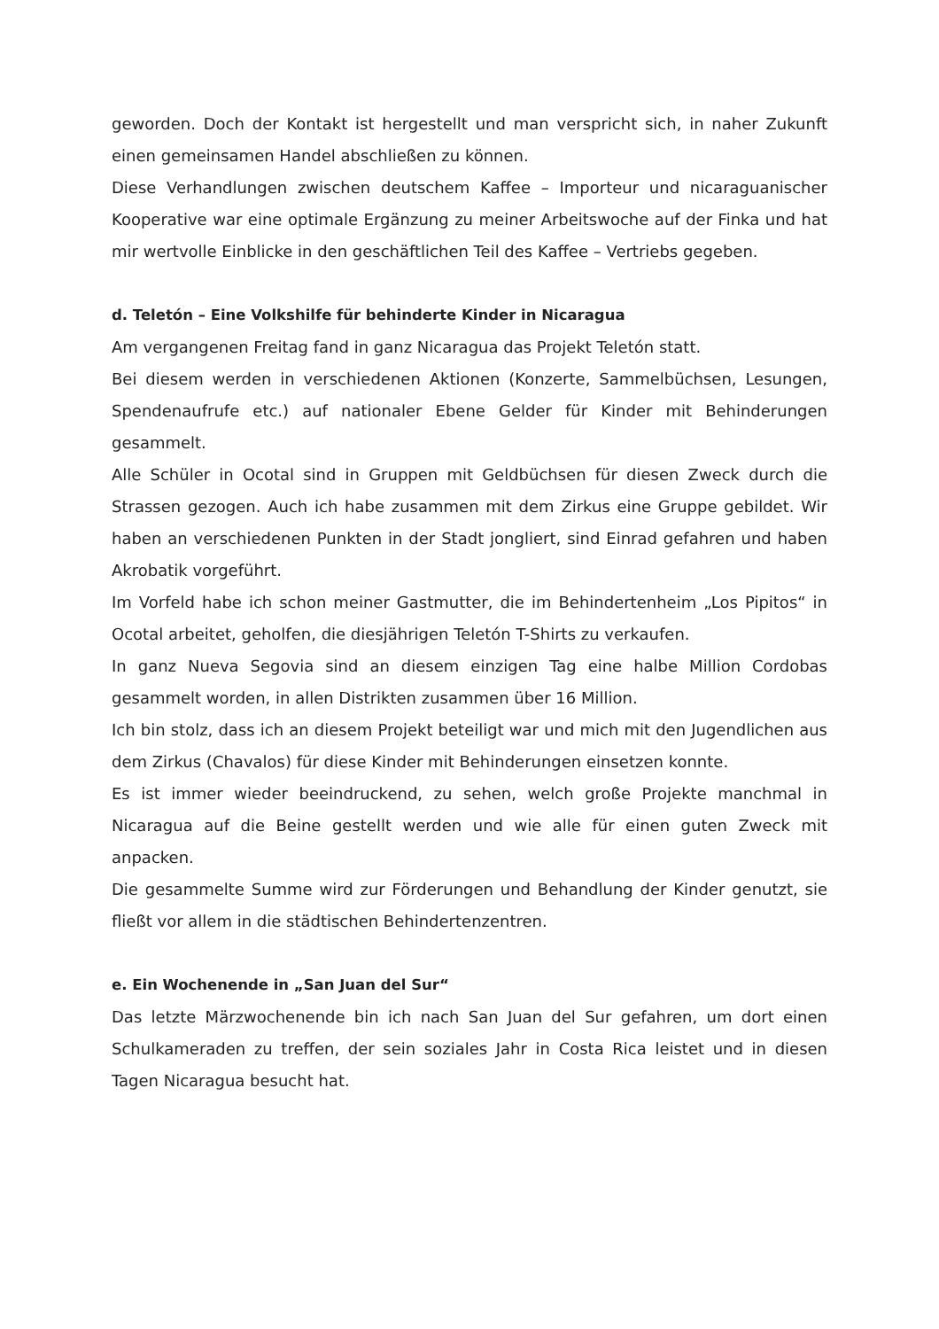geworden. Doch der Kontakt ist hergestellt und man verspricht sich, in naher Zukunft einen gemeinsamen Handel abschließen zu können.
Diese Verhandlungen zwischen deutschem Kaffee – Importeur und nicaraguanischer Kooperative war eine optimale Ergänzung zu meiner Arbeitswoche auf der Finka und hat mir wertvolle Einblicke in den geschäftlichen Teil des Kaffee – Vertriebs gegeben.
d. Teletón – Eine Volkshilfe für behinderte Kinder in Nicaragua
Am vergangenen Freitag fand in ganz Nicaragua das Projekt Teletón statt.
Bei diesem werden in verschiedenen Aktionen (Konzerte, Sammelbüchsen, Lesungen, Spendenaufrufe etc.) auf nationaler Ebene Gelder für Kinder mit Behinderungen gesammelt.
Alle Schüler in Ocotal sind in Gruppen mit Geldbüchsen für diesen Zweck durch die Strassen gezogen. Auch ich habe zusammen mit dem Zirkus eine Gruppe gebildet. Wir haben an verschiedenen Punkten in der Stadt jongliert, sind Einrad gefahren und haben Akrobatik vorgeführt.
Im Vorfeld habe ich schon meiner Gastmutter, die im Behindertenheim „Los Pipitos“ in Ocotal arbeitet, geholfen, die diesjährigen Teletón T-Shirts zu verkaufen.
In ganz Nueva Segovia sind an diesem einzigen Tag eine halbe Million Cordobas gesammelt worden, in allen Distrikten zusammen über 16 Million.
Ich bin stolz, dass ich an diesem Projekt beteiligt war und mich mit den Jugendlichen aus dem Zirkus (Chavalos) für diese Kinder mit Behinderungen einsetzen konnte.
Es ist immer wieder beeindruckend, zu sehen, welch große Projekte manchmal in Nicaragua auf die Beine gestellt werden und wie alle für einen guten Zweck mit anpacken.
Die gesammelte Summe wird zur Förderungen und Behandlung der Kinder genutzt, sie fließt vor allem in die städtischen Behindertenzentren.
e. Ein Wochenende in „San Juan del Sur“
Das letzte Märzwochenende bin ich nach San Juan del Sur gefahren, um dort einen Schulkameraden zu treffen, der sein soziales Jahr in Costa Rica leistet und in diesen Tagen Nicaragua besucht hat.